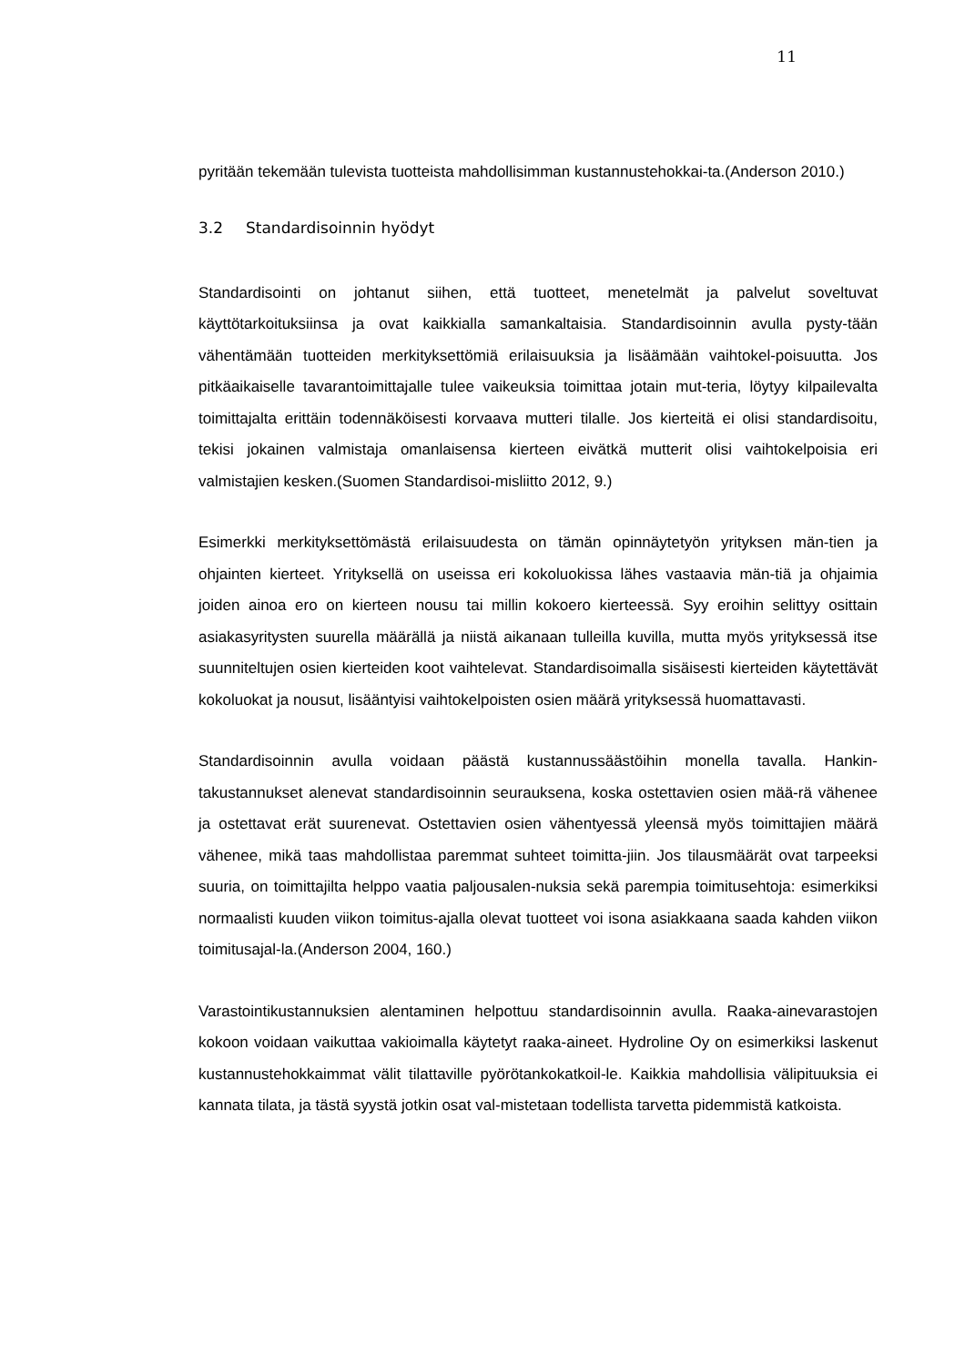11
pyritään tekemään tulevista tuotteista mahdollisimman kustannustehokkai-ta.(Anderson 2010.)
3.2 Standardisoinnin hyödyt
Standardisointi on johtanut siihen, että tuotteet, menetelmät ja palvelut soveltuvat käyttötarkoituksiinsa ja ovat kaikkialla samankaltaisia. Standardisoinnin avulla pysty-tään vähentämään tuotteiden merkityksettömiä erilaisuuksia ja lisäämään vaihtokel-poisuutta. Jos pitkäaikaiselle tavarantoimittajalle tulee vaikeuksia toimittaa jotain mut-teria, löytyy kilpailevalta toimittajalta erittäin todennäköisesti korvaava mutteri tilalle. Jos kierteitä ei olisi standardisoitu, tekisi jokainen valmistaja omanlaisensa kierteen eivätkä mutterit olisi vaihtokelpoisia eri valmistajien kesken.(Suomen Standardisoi-misliitto 2012, 9.)
Esimerkki merkityksettömästä erilaisuudesta on tämän opinnäytetyön yrityksen män-tien ja ohjainten kierteet. Yrityksellä on useissa eri kokoluokissa lähes vastaavia män-tiä ja ohjaimia joiden ainoa ero on kierteen nousu tai millin kokoero kierteessä. Syy eroihin selittyy osittain asiakasyritysten suurella määrällä ja niistä aikanaan tulleilla kuvilla, mutta myös yrityksessä itse suunniteltujen osien kierteiden koot vaihtelevat. Standardisoimalla sisäisesti kierteiden käytettävät kokoluokat ja nousut, lisääntyisi vaihtokelpoisten osien määrä yrityksessä huomattavasti.
Standardisoinnin avulla voidaan päästä kustannussäästöihin monella tavalla. Hankin-takustannukset alenevat standardisoinnin seurauksena, koska ostettavien osien mää-rä vähenee ja ostettavat erät suurenevat. Ostettavien osien vähentyessä yleensä myös toimittajien määrä vähenee, mikä taas mahdollistaa paremmat suhteet toimitta-jiin. Jos tilausmäärät ovat tarpeeksi suuria, on toimittajilta helppo vaatia paljousalen-nuksia sekä parempia toimitusehtoja: esimerkiksi normaalisti kuuden viikon toimitus-ajalla olevat tuotteet voi isona asiakkaana saada kahden viikon toimitusajal-la.(Anderson 2004, 160.)
Varastointikustannuksien alentaminen helpottuu standardisoinnin avulla. Raaka-ainevarastojen kokoon voidaan vaikuttaa vakioimalla käytetyt raaka-aineet. Hydroline Oy on esimerkiksi laskenut kustannustehokkaimmat välit tilattaville pyörötankokatkoil-le. Kaikkia mahdollisia välipituuksia ei kannata tilata, ja tästä syystä jotkin osat val-mistetaan todellista tarvetta pidemmistä katkoista.